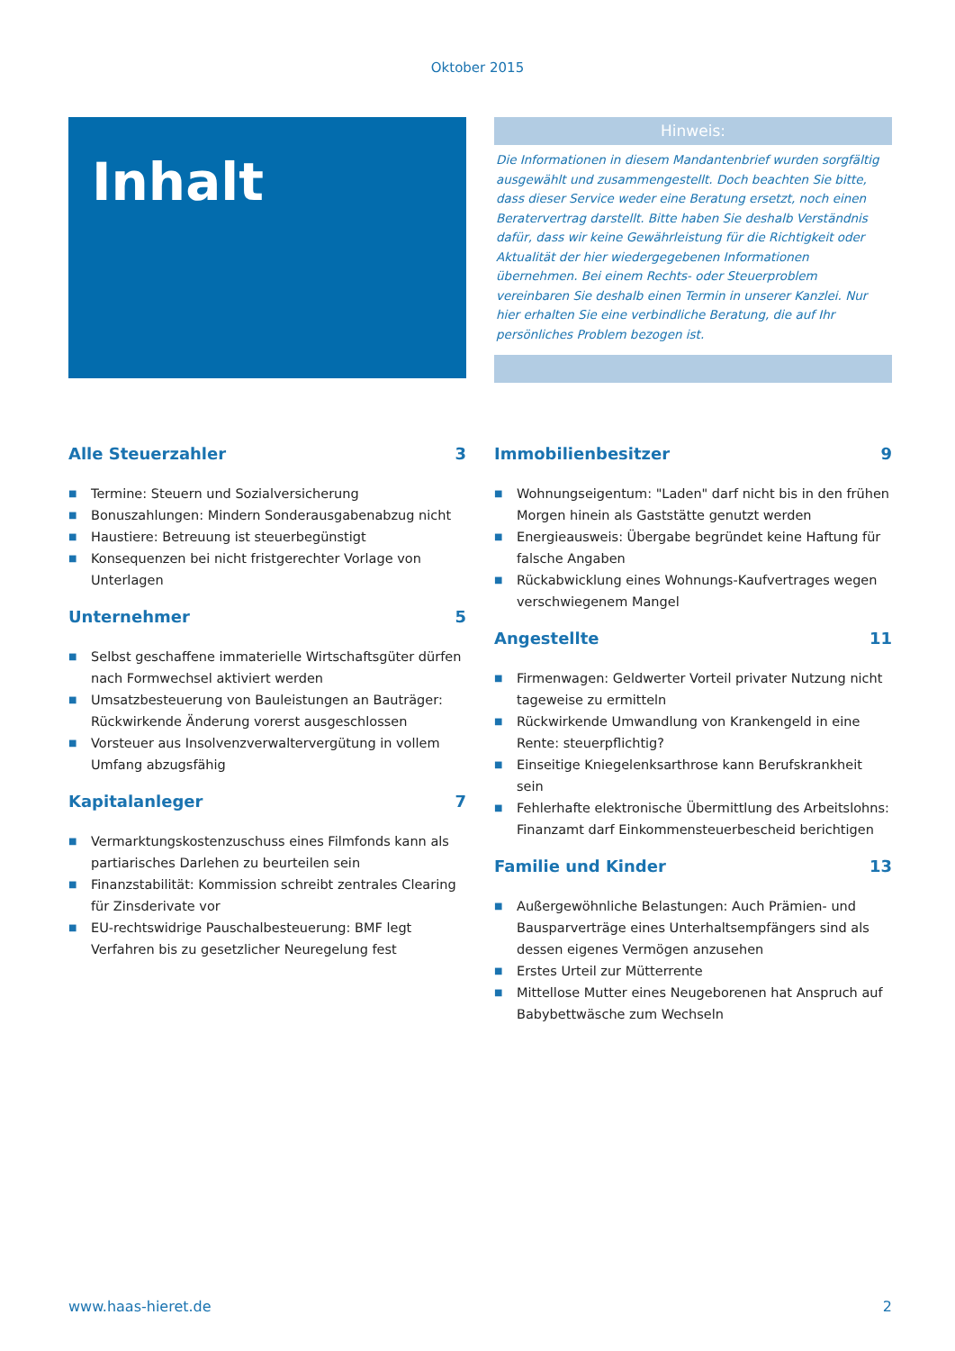Oktober 2015
Inhalt
Hinweis:
Die Informationen in diesem Mandantenbrief wurden sorgfältig ausgewählt und zusammengestellt. Doch beachten Sie bitte, dass dieser Service weder eine Beratung ersetzt, noch einen Beratervertrag darstellt. Bitte haben Sie deshalb Verständnis dafür, dass wir keine Gewährleistung für die Richtigkeit oder Aktualität der hier wiedergegebenen Informationen übernehmen. Bei einem Rechts- oder Steuerproblem vereinbaren Sie deshalb einen Termin in unserer Kanzlei. Nur hier erhalten Sie eine verbindliche Beratung, die auf Ihr persönliches Problem bezogen ist.
Alle Steuerzahler 3
■ Termine: Steuern und Sozialversicherung
■ Bonuszahlungen: Mindern Sonderausgabenabzug nicht
■ Haustiere: Betreuung ist steuerbegünstigt
■ Konsequenzen bei nicht fristgerechter Vorlage von Unterlagen
Unternehmer 5
■ Selbst geschaffene immaterielle Wirtschaftsgüter dürfen nach Formwechsel aktiviert werden
■ Umsatzbesteuerung von Bauleistungen an Bauträger: Rückwirkende Änderung vorerst ausgeschlossen
■ Vorsteuer aus Insolvenzverwaltervergütung in vollem Umfang abzugsfähig
Kapitalanleger 7
■ Vermarktungskostenzuschuss eines Filmfonds kann als partiarisches Darlehen zu beurteilen sein
■ Finanzstabilität: Kommission schreibt zentrales Clearing für Zinsderivate vor
■ EU-rechtswidrige Pauschalbesteuerung: BMF legt Verfahren bis zu gesetzlicher Neuregelung fest
Immobilienbesitzer 9
■ Wohnungseigentum: "Laden" darf nicht bis in den frühen Morgen hinein als Gaststätte genutzt werden
■ Energieausweis: Übergabe begründet keine Haftung für falsche Angaben
■ Rückabwicklung eines Wohnungs-Kaufvertrages wegen verschwiegenem Mangel
Angestellte 11
■ Firmenwagen: Geldwerter Vorteil privater Nutzung nicht tageweise zu ermitteln
■ Rückwirkende Umwandlung von Krankengeld in eine Rente: steuerpflichtig?
■ Einseitige Kniegelenksarthrose kann Berufskrankheit sein
■ Fehlerhafte elektronische Übermittlung des Arbeitslohns: Finanzamt darf Einkommensteuerbescheid berichtigen
Familie und Kinder 13
■ Außergewöhnliche Belastungen: Auch Prämien- und Bausparverträge eines Unterhaltsempfängers sind als dessen eigenes Vermögen anzusehen
■ Erstes Urteil zur Mütterrente
■ Mittellose Mutter eines Neugeborenen hat Anspruch auf Babybettwäsche zum Wechseln
www.haas-hieret.de 2